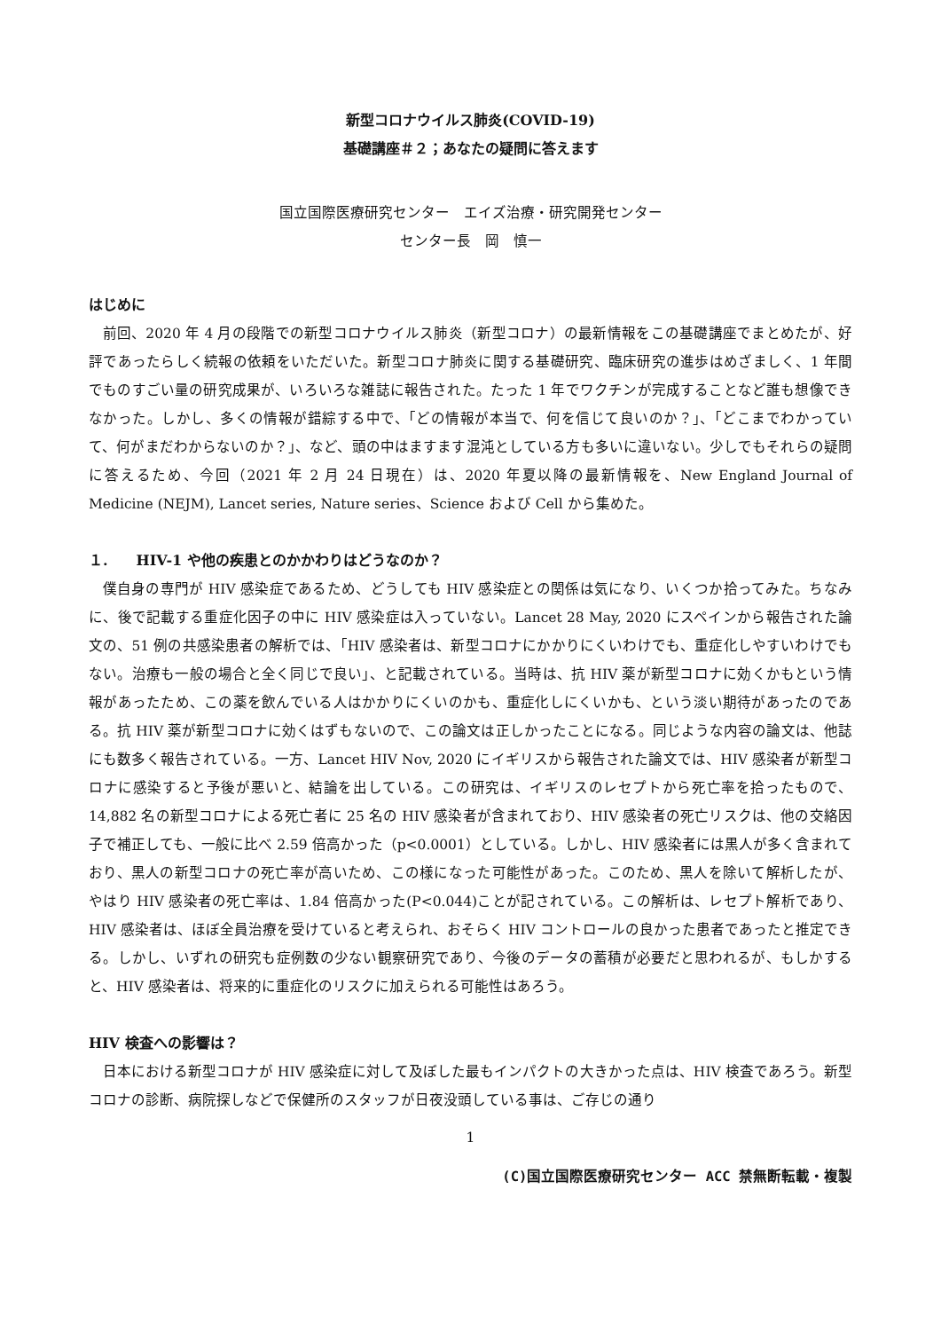新型コロナウイルス肺炎(COVID-19)
基礎講座＃２；あなたの疑問に答えます
国立国際医療研究センター　エイズ治療・研究開発センター
センター長　岡　慎一
はじめに
前回、2020 年 4 月の段階での新型コロナウイルス肺炎（新型コロナ）の最新情報をこの基礎講座でまとめたが、好評であったらしく続報の依頼をいただいた。新型コロナ肺炎に関する基礎研究、臨床研究の進歩はめざましく、1 年間でものすごい量の研究成果が、いろいろな雑誌に報告された。たった 1 年でワクチンが完成することなど誰も想像できなかった。しかし、多くの情報が錯綜する中で、「どの情報が本当で、何を信じて良いのか？」、「どこまでわかっていて、何がまだわからないのか？」、など、頭の中はますます混沌としている方も多いに違いない。少しでもそれらの疑問に答えるため、今回（2021 年 2 月 24 日現在）は、2020 年夏以降の最新情報を、New England Journal of Medicine (NEJM), Lancet series, Nature series、Science および Cell から集めた。
１.　　HIV-1 や他の疾患とのかかわりはどうなのか？
僕自身の専門が HIV 感染症であるため、どうしても HIV 感染症との関係は気になり、いくつか拾ってみた。ちなみに、後で記載する重症化因子の中に HIV 感染症は入っていない。Lancet 28 May, 2020 にスペインから報告された論文の、51 例の共感染患者の解析では、「HIV 感染者は、新型コロナにかかりにくいわけでも、重症化しやすいわけでもない。治療も一般の場合と全く同じで良い」、と記載されている。当時は、抗 HIV 薬が新型コロナに効くかもという情報があったため、この薬を飲んでいる人はかかりにくいのかも、重症化しにくいかも、という淡い期待があったのである。抗 HIV 薬が新型コロナに効くはずもないので、この論文は正しかったことになる。同じような内容の論文は、他誌にも数多く報告されている。一方、Lancet HIV Nov, 2020 にイギリスから報告された論文では、HIV 感染者が新型コロナに感染すると予後が悪いと、結論を出している。この研究は、イギリスのレセプトから死亡率を拾ったもので、14,882 名の新型コロナによる死亡者に 25 名の HIV 感染者が含まれており、HIV 感染者の死亡リスクは、他の交絡因子で補正しても、一般に比べ 2.59 倍高かった（p<0.0001）としている。しかし、HIV 感染者には黒人が多く含まれており、黒人の新型コロナの死亡率が高いため、この様になった可能性があった。このため、黒人を除いて解析したが、やはり HIV 感染者の死亡率は、1.84 倍高かった(P<0.044)ことが記されている。この解析は、レセプト解析であり、HIV 感染者は、ほぼ全員治療を受けていると考えられ、おそらく HIV コントロールの良かった患者であったと推定できる。しかし、いずれの研究も症例数の少ない観察研究であり、今後のデータの蓄積が必要だと思われるが、もしかすると、HIV 感染者は、将来的に重症化のリスクに加えられる可能性はあろう。
HIV 検査への影響は？
日本における新型コロナが HIV 感染症に対して及ぼした最もインパクトの大きかった点は、HIV 検査であろう。新型コロナの診断、病院探しなどで保健所のスタッフが日夜没頭している事は、ご存じの通り
1
(C)国立国際医療研究センター ACC 禁無断転載・複製